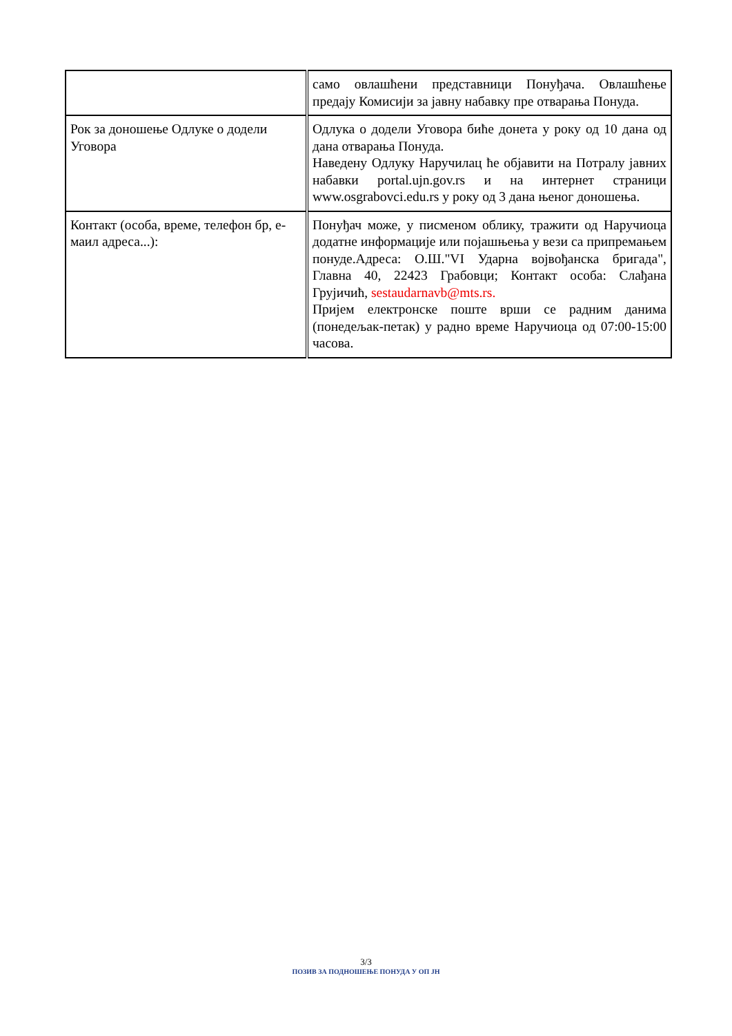| | само овлашћени представници Понуђача. Овлашћење предају Комисији за јавну набавку пре отварања Понуда. |
| Рок за доношење Одлуке о додели Уговора | Одлука о додели Уговора биће донета у року од 10 дана од дана отварања Понуда. Наведену Одлуку Наручилац ће објавити на Потралу јавних набавки portal.ujn.gov.rs и на интернет страници www.osgrabovci.edu.rs у року од 3 дана њеног доношења. |
| Контакт (особа, време, телефон бр, е-маил адреса...): | Понуђач може, у писменом облику, тражити од Наручиоца додатне информације или појашњења у вези са припремањем понуде.Адреса: О.Ш."VI Ударна војвођанска бригада", Главна 40, 22423 Грабовци; Контакт особа: Слађана Грујичић, sestaudarnavb@mts.rs. Пријем електронске поште врши се радним данима (понедељак-петак) у радно време Наручиоца од 07:00-15:00 часова. |
3/3
ПОЗИВ ЗА ПОДНОШЕЊЕ ПОНУДА У ОП ЈН